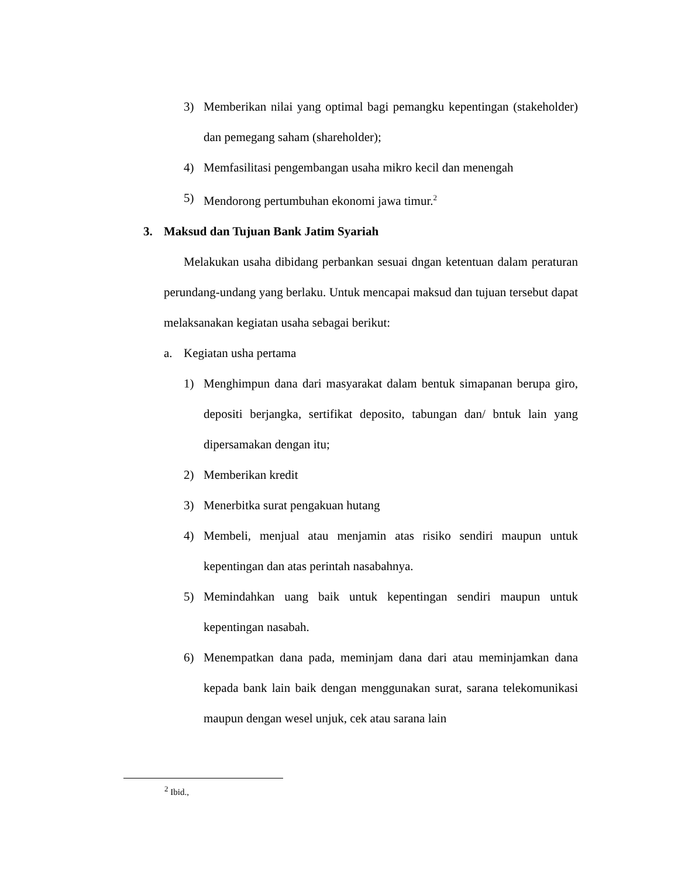3) Memberikan nilai yang optimal bagi pemangku kepentingan (stakeholder) dan pemegang saham (shareholder);
4) Memfasilitasi pengembangan usaha mikro kecil dan menengah
5) Mendorong pertumbuhan ekonomi jawa timur.<sup>2</sup>
3. Maksud dan Tujuan Bank Jatim Syariah
Melakukan usaha dibidang perbankan sesuai dngan ketentuan dalam peraturan perundang-undang yang berlaku. Untuk mencapai maksud dan tujuan tersebut dapat melaksanakan kegiatan usaha sebagai berikut:
a. Kegiatan usha pertama
1) Menghimpun dana dari masyarakat dalam bentuk simapanan berupa giro, depositi berjangka, sertifikat deposito, tabungan dan/ bntuk lain yang dipersamakan dengan itu;
2) Memberikan kredit
3) Menerbitka surat pengakuan hutang
4) Membeli, menjual atau menjamin atas risiko sendiri maupun untuk kepentingan dan atas perintah nasabahnya.
5) Memindahkan uang baik untuk kepentingan sendiri maupun untuk kepentingan nasabah.
6) Menempatkan dana pada, meminjam dana dari atau meminjamkan dana kepada bank lain baik dengan menggunakan surat, sarana telekomunikasi maupun dengan wesel unjuk, cek atau sarana lain
<sup>2</sup> Ibid.,